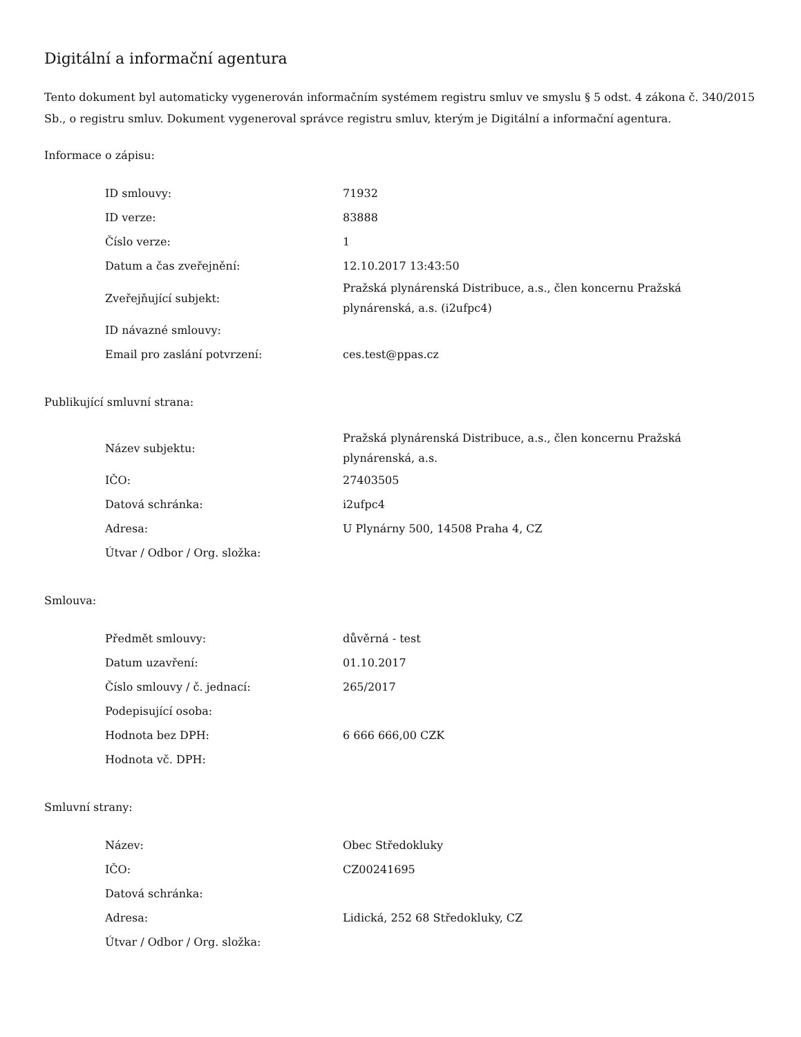Digitální a informační agentura
Tento dokument byl automaticky vygenerován informačním systémem registru smluv ve smyslu § 5 odst. 4 zákona č. 340/2015 Sb., o registru smluv. Dokument vygeneroval správce registru smluv, kterým je Digitální a informační agentura.
Informace o zápisu:
| ID smlouvy: | 71932 |
| ID verze: | 83888 |
| Číslo verze: | 1 |
| Datum a čas zveřejnění: | 12.10.2017 13:43:50 |
| Zveřejňující subjekt: | Pražská plynárenská Distribuce, a.s., člen koncernu Pražská plynárenská, a.s. (i2ufpc4) |
| ID návazné smlouvy: | |
| Email pro zaslání potvrzení: | ces.test@ppas.cz |
Publikující smluvní strana:
| Název subjektu: | Pražská plynárenská Distribuce, a.s., člen koncernu Pražská plynárenská, a.s. |
| IČO: | 27403505 |
| Datová schránka: | i2ufpc4 |
| Adresa: | U Plynárny 500, 14508 Praha 4, CZ |
| Útvar / Odbor / Org. složka: | |
Smlouva:
| Předmět smlouvy: | důvěrná - test |
| Datum uzavření: | 01.10.2017 |
| Číslo smlouvy / č. jednací: | 265/2017 |
| Podepisující osoba: | |
| Hodnota bez DPH: | 6 666 666,00 CZK |
| Hodnota vč. DPH: | |
Smluvní strany:
| Název: | Obec Středokluky |
| IČO: | CZ00241695 |
| Datová schránka: | |
| Adresa: | Lidická, 252 68 Středokluky, CZ |
| Útvar / Odbor / Org. složka: | |